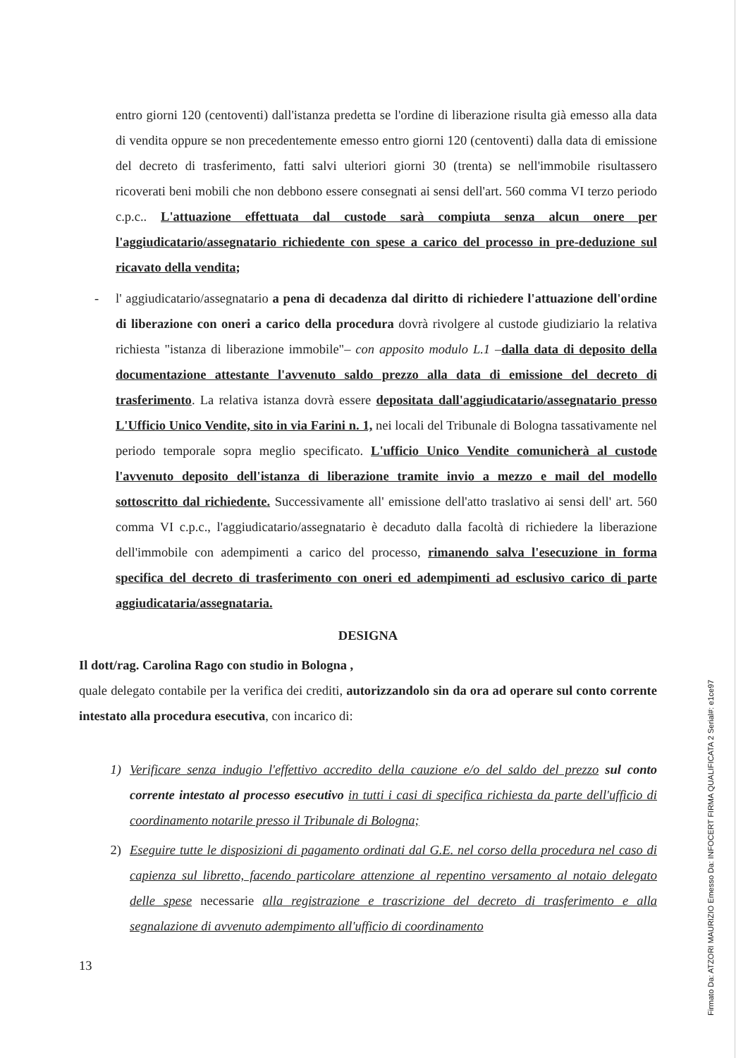entro giorni 120 (centoventi) dall'istanza predetta se l'ordine di liberazione risulta già emesso alla data di vendita oppure se non precedentemente emesso entro giorni 120 (centoventi) dalla data di emissione del decreto di trasferimento, fatti salvi ulteriori giorni 30 (trenta) se nell'immobile risultassero ricoverati beni mobili che non debbono essere consegnati ai sensi dell'art. 560 comma VI terzo periodo c.p.c.. L'attuazione effettuata dal custode sarà compiuta senza alcun onere per l'aggiudicatario/assegnatario richiedente con spese a carico del processo in pre-deduzione sul ricavato della vendita;
- l' aggiudicatario/assegnatario a pena di decadenza dal diritto di richiedere l'attuazione dell'ordine di liberazione con oneri a carico della procedura dovrà rivolgere al custode giudiziario la relativa richiesta "istanza di liberazione immobile"– con apposito modulo L.1 –dalla data di deposito della documentazione attestante l'avvenuto saldo prezzo alla data di emissione del decreto di trasferimento. La relativa istanza dovrà essere depositata dall'aggiudicatario/assegnatario presso L'Ufficio Unico Vendite, sito in via Farini n. 1, nei locali del Tribunale di Bologna tassativamente nel periodo temporale sopra meglio specificato. L'ufficio Unico Vendite comunicherà al custode l'avvenuto deposito dell'istanza di liberazione tramite invio a mezzo e mail del modello sottoscritto dal richiedente. Successivamente all' emissione dell'atto traslativo ai sensi dell' art. 560 comma VI c.p.c., l'aggiudicatario/assegnatario è decaduto dalla facoltà di richiedere la liberazione dell'immobile con adempimenti a carico del processo, rimanendo salva l'esecuzione in forma specifica del decreto di trasferimento con oneri ed adempimenti ad esclusivo carico di parte aggiudicataria/assegnataria.
DESIGNA
Il dott/rag. Carolina Rago con studio in Bologna ,
quale delegato contabile per la verifica dei crediti, autorizzandolo sin da ora ad operare sul conto corrente intestato alla procedura esecutiva, con incarico di:
1) Verificare senza indugio l'effettivo accredito della cauzione e/o del saldo del prezzo sul conto corrente intestato al processo esecutivo in tutti i casi di specifica richiesta da parte dell'ufficio di coordinamento notarile presso il Tribunale di Bologna;
2) Eseguire tutte le disposizioni di pagamento ordinati dal G.E. nel corso della procedura nel caso di capienza sul libretto, facendo particolare attenzione al repentino versamento al notaio delegato delle spese necessarie alla registrazione e trascrizione del decreto di trasferimento e alla segnalazione di avvenuto adempimento all'ufficio di coordinamento
13
Firmato Da: ATZORI MAURIZIO Emesso Da: INFOCERT FIRMA QUALIFICATA 2 Serial#: e1ce97